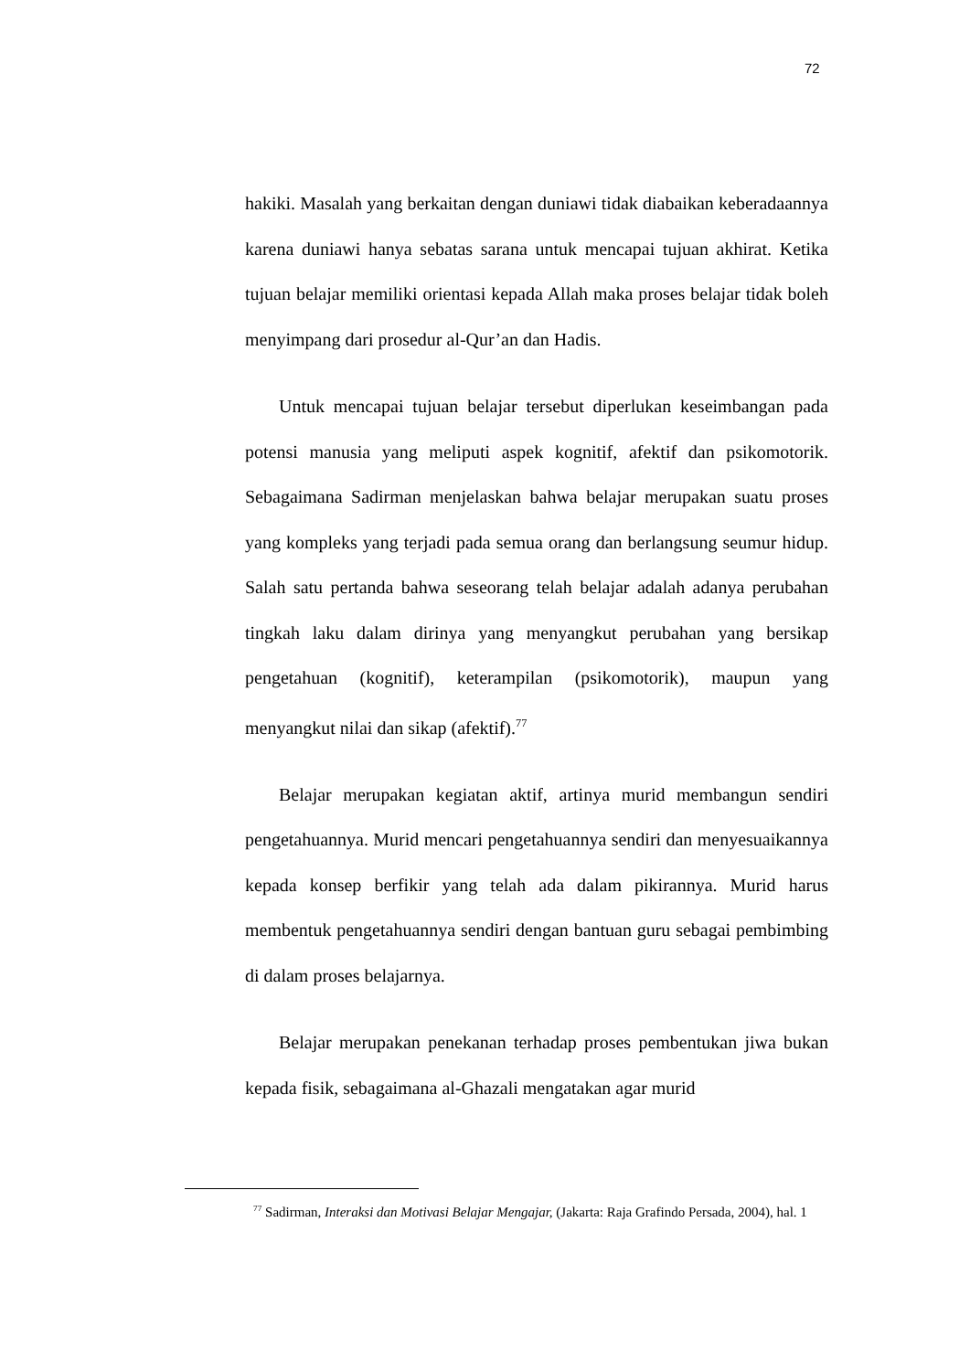72
hakiki. Masalah yang berkaitan dengan duniawi tidak diabaikan keberadaannya karena duniawi hanya sebatas sarana untuk mencapai tujuan akhirat. Ketika tujuan belajar memiliki orientasi kepada Allah maka proses belajar tidak boleh menyimpang dari prosedur al-Qur’an dan Hadis.
Untuk mencapai tujuan belajar tersebut diperlukan keseimbangan pada potensi manusia yang meliputi aspek kognitif, afektif dan psikomotorik. Sebagaimana Sadirman menjelaskan bahwa belajar merupakan suatu proses yang kompleks yang terjadi pada semua orang dan berlangsung seumur hidup. Salah satu pertanda bahwa seseorang telah belajar adalah adanya perubahan tingkah laku dalam dirinya yang menyangkut perubahan yang bersikap pengetahuan (kognitif), keterampilan (psikomotorik), maupun yang menyangkut nilai dan sikap (afektif).<sup>77</sup>
Belajar merupakan kegiatan aktif, artinya murid membangun sendiri pengetahuannya. Murid mencari pengetahuannya sendiri dan menyesuaikannya kepada konsep berfikir yang telah ada dalam pikirannya. Murid harus membentuk pengetahuannya sendiri dengan bantuan guru sebagai pembimbing di dalam proses belajarnya.
Belajar merupakan penekanan terhadap proses pembentukan jiwa bukan kepada fisik, sebagaimana al-Ghazali mengatakan agar murid
<sup>77</sup> Sadirman, Interaksi dan Motivasi Belajar Mengajar, (Jakarta: Raja Grafindo Persada, 2004), hal. 1